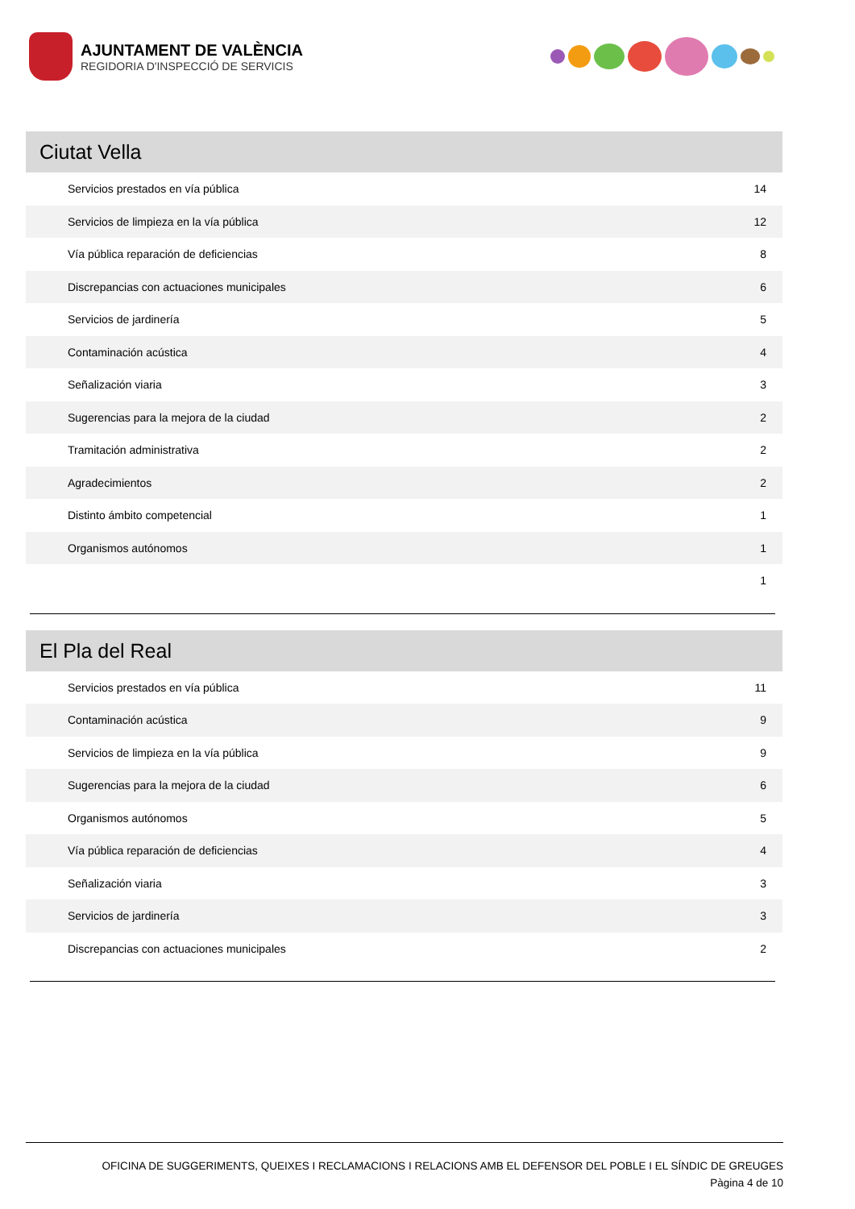AJUNTAMENT DE VALÈNCIA
REGIDORIA D'INSPECCIÓ DE SERVICIS
Ciutat Vella
| Servicios prestados en vía pública | 14 |
| Servicios de limpieza en la vía pública | 12 |
| Vía pública reparación de deficiencias | 8 |
| Discrepancias con actuaciones municipales | 6 |
| Servicios de jardinería | 5 |
| Contaminación acústica | 4 |
| Señalización viaria | 3 |
| Sugerencias para la mejora de la ciudad | 2 |
| Tramitación administrativa | 2 |
| Agradecimientos | 2 |
| Distinto ámbito competencial | 1 |
| Organismos autónomos | 1 |
| | 1 |
El Pla del Real
| Servicios prestados en vía pública | 11 |
| Contaminación acústica | 9 |
| Servicios de limpieza en la vía pública | 9 |
| Sugerencias para la mejora de la ciudad | 6 |
| Organismos autónomos | 5 |
| Vía pública reparación de deficiencias | 4 |
| Señalización viaria | 3 |
| Servicios de jardinería | 3 |
| Discrepancias con actuaciones municipales | 2 |
OFICINA DE SUGGERIMENTS, QUEIXES I RECLAMACIONS I RELACIONS AMB EL DEFENSOR DEL POBLE I EL SÍNDIC DE GREUGES
Pàgina 4 de 10